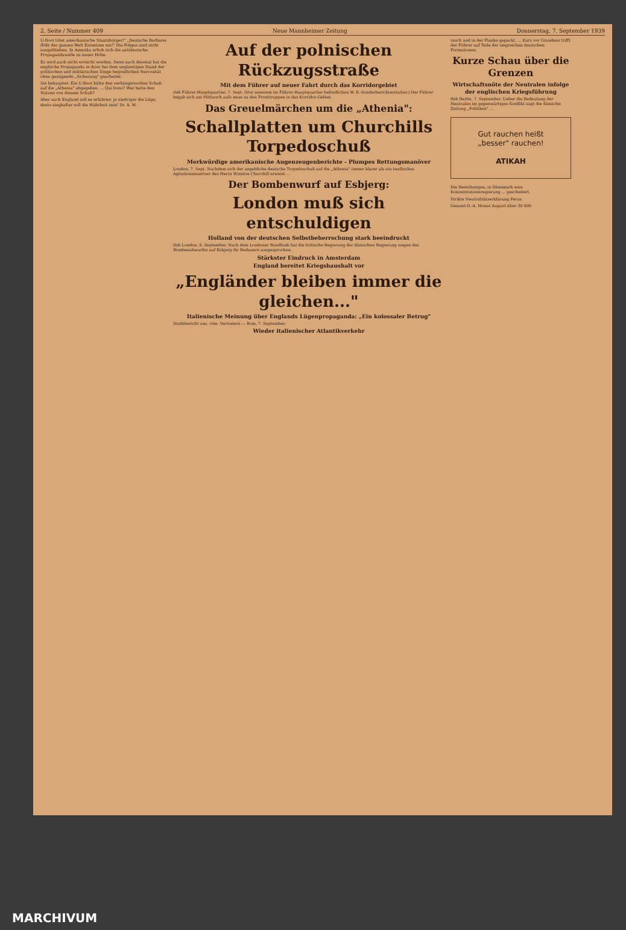2. Seite / Nummer 409 Neue Mannheimer Zeitung Donnerstag, 7. September 1939
U-Boot tötet amerikanische Staatsbürger!" „Deutsche Barbarei flößt der ganzen Welt Entsetzen ein!" Die Folgen sind nicht ausgeblieben. In Amerika erhob sich die antideutsche Propagandawelle zu neuer Höhe.
Es wird auch nicht erreicht werden. Denn auch diesmal hat die englische Propaganda in ihrer bei dem ungünstigen Stand der politischen und militärischen Dinge begreiflichen Nervosität ohne genügende „Sicherung" gearbeitet.
Sie behauptet: Ein U-Boot hätte den verhängnisvollen Schuß auf die „Athenia" abgegeben. ... Qui bono? Wer hatte den Nutzen von diesem Schuß?
Aber auch England soll es erfahren: je niedriger die Lüge, desto siegbafter soll die Wahrheit sein! Dr. A. W.
Auf der polnischen Rückzugsstraße
Mit dem Führer auf neuer Fahrt durch das Korridorgebiet
dnb Führer-Hauptquartier, 7. Sept. (Von unserem im Führer-Hauptquartier befindlichen W. B.-Sonderberichterstatter.) Der Führer begab sich am Mittwoch aufs neue zu den Fronttruppen in das Korridor-Gebiet.
Das Greuelmärchen um die „Athenia":
Schallplatten um Churchills Torpedoschuß
Merkwürdige amerikanische Augenzeugenberichte - Plumpes Rettungsmanöver
London, 7. Sept. Nachdem sich der angebliche deutsche Torpedoschuß auf die „Athenia" immer klarer als ein teuflisches Agitationsmanöver des Herrn Winston Churchill erweist ...
Der Bombenwurf auf Esbjerg:
London muß sich entschuldigen
Holland von der deutschen Selbstbeherrschung stark beeindruckt
dnb London, 6. September. Nach dem Londoner Rundfunk hat die britische Regierung der dänischen Regierung wegen des Bombenabwurfes auf Esbjerg ihr Bedauern ausgesprochen.
Stärkster Eindruck in Amsterdam
England bereitet Kriegshaushalt vor
„Engländer bleiben immer die gleichen..."
Italienische Meinung über Englands Lügenpropaganda: „Ein kolossaler Betrug"
Drahtbericht uns. röm. Vertreters — Rom, 7. September.
Wieder italienischer Atlantikverkehr
rasch und in der Flanke gepackt. ... Kurz vor Graudenz trifft der Führer auf Teile der siegreichen deutschen Formationen.
Kurze Schau über die Grenzen
Wirtschaftsnöte der Neutralen infolge der englischen Kriegsführung
dnb Berlin, 7. September. Ueber die Bedeutung der Neutralen im gegenwärtigen Konflikt sagt die dänische Zeitung „Politiken" ...
Gut rauchen heißt
„besser" rauchen!
ATIKAH
Die Bemühungen, in Dänemark eine Konzentrationsregierung ... gescheitert.
Strikte Neutralitätserklärung Perus.
Gesamt-D.-A. Monat August über 30 000
MARCHIVUM